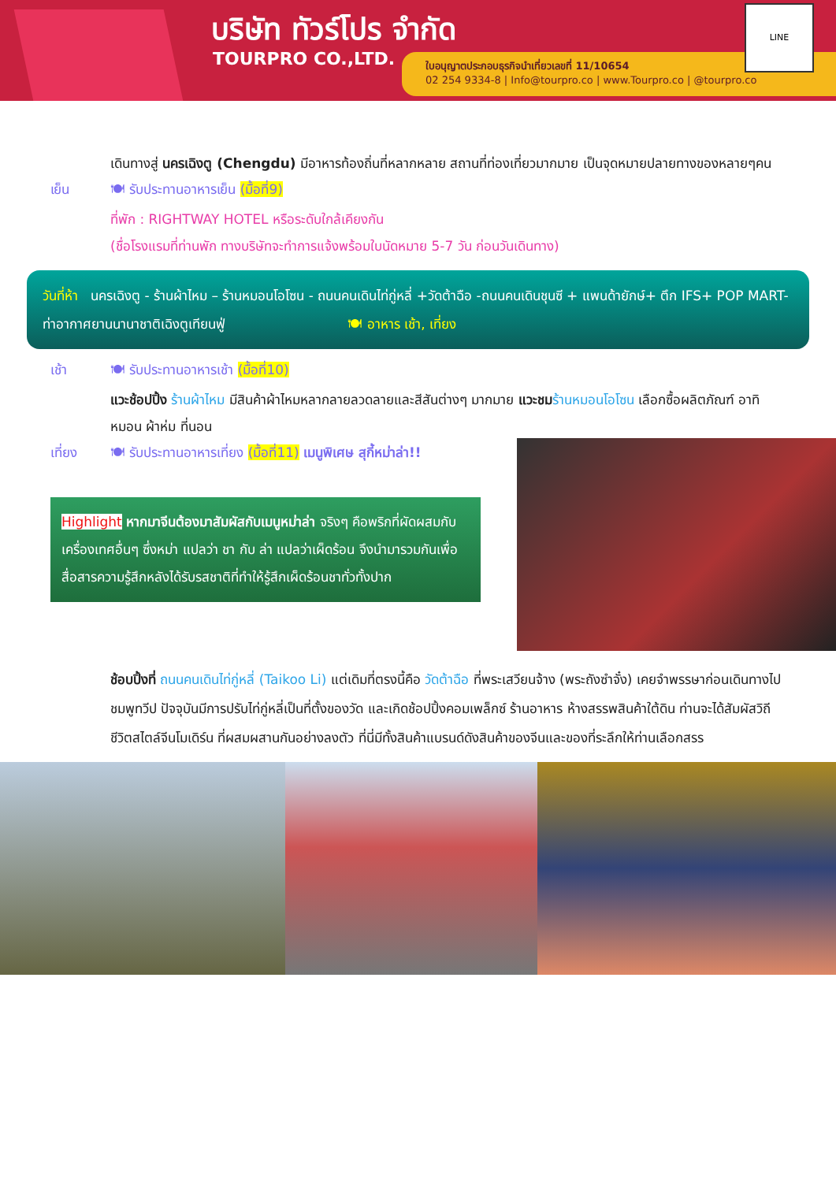บริษัท ทัวร์โปร จำกัด
TOURPRO CO.,LTD.
ใบอนุญาตประกอบธุรกิจนำเที่ยวเลขที่ 11/10654
02 254 9334-8 | Info@tourpro.co | www.Tourpro.co | @tourpro.co
LINE
เดินทางสู่ นครเฉิงตู (Chengdu) มีอาหารท้องถิ่นที่หลากหลาย สถานที่ท่องเที่ยวมากมาย เป็นจุดหมายปลายทางของหลายๆคน
เย็น 🍽 รับประทานอาหารเย็น (มื้อที่9)
ที่พัก : RIGHTWAY HOTEL หรือระดับใกล้เคียงกัน
(ชื่อโรงแรมที่ท่านพัก ทางบริษัทจะทำการแจ้งพร้อมใบนัดหมาย 5-7 วัน ก่อนวันเดินทาง)
วันที่ห้า นครเฉิงตู - ร้านผ้าไหม – ร้านหมอนโอโซน - ถนนคนเดินไท่กู่หลี่ +วัดต้าฉือ -ถนนคนเดินชุนซี + แพนด้ายักษ์+ ตึก IFS+ POP MART-ท่าอากาศยานนานาชาติเฉิงตูเทียนฟู่ 🍽 อาหาร เช้า, เที่ยง
เช้า 🍽 รับประทานอาหารเช้า (มื้อที่10)
แวะช้อปปิ้ง ร้านผ้าไหม มีสินค้าผ้าไหมหลากลายลวดลายและสีสันต่างๆ มากมาย แวะชม ร้านหมอนโอโซน เลือกซื้อผลิตภัณฑ์ อาทิ หมอน ผ้าห่ม ที่นอน
เที่ยง 🍽 รับประทานอาหารเที่ยง (มื้อที่11) เมนูพิเศษ สุกี้หม่าล่า!!
Highlight หากมาจีนต้องมาสัมผัสกับเมนูหม่าล่า จริงๆ คือพริกที่ผัดผสมกับเครื่องเทศอื่นๆ ซึ่งหม่า แปลว่า ชา กับ ล่า แปลว่าเผ็ดร้อน จึงนำมารวมกันเพื่อสื่อสารความรู้สึกหลังได้รับรสชาติที่ทำให้รู้สึกเผ็ดร้อนชาทั่วทั้งปาก
ช้อบปิ้งที่ ถนนคนเดินไท่กู่หลี่ (Taikoo Li) แต่เดิมที่ตรงนี้คือ วัดต้าฉือ ที่พระเสวียนจ้าง (พระถังซำจั๋ง) เคยจำพรรษาก่อนเดินทางไปชมพูทวีป ปัจจุบันมีการปรับไท่กู่หลี่เป็นที่ตั้งของวัด และเกิดช้อปปิ้งคอมเพล็กซ์ ร้านอาหาร ห้างสรรพสินค้าใต้ดิน ท่านจะได้สัมผัสวิถีชีวิตสไตล์จีนโมเดิร์น ที่ผสมผสานกันอย่างลงตัว ที่นี่มีทั้งสินค้าแบรนด์ดังสินค้าของจีนและของที่ระลึกให้ท่านเลือกสรร